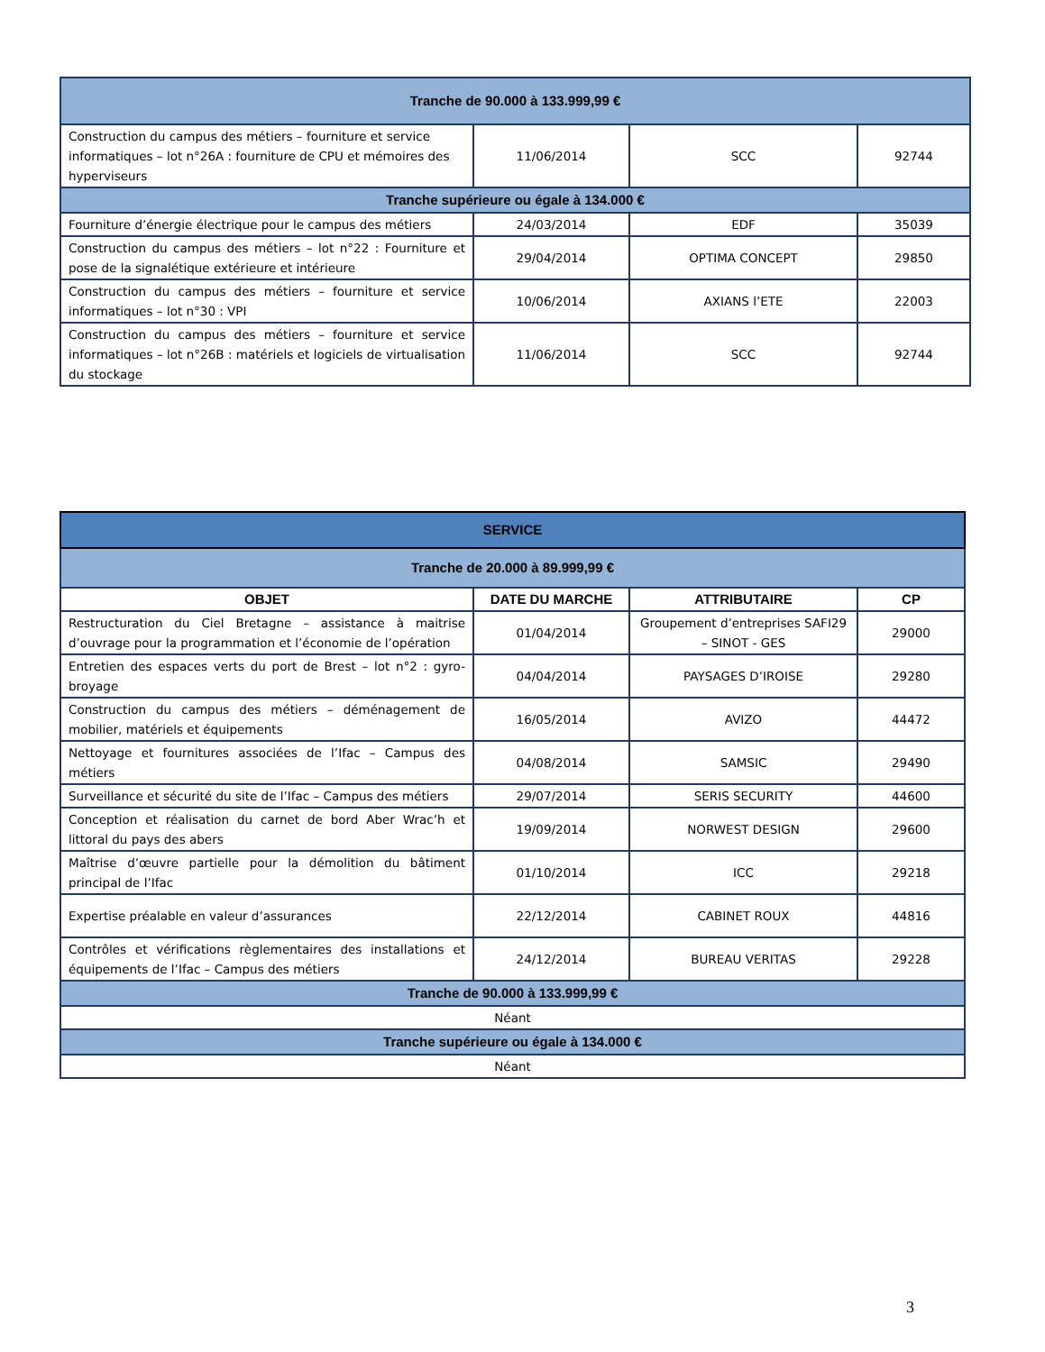| Tranche de 90.000 à 133.999,99 € | | | |
| Construction du campus des métiers – fourniture et service informatiques – lot n°26A : fourniture de CPU et mémoires des hyperviseurs | 11/06/2014 | SCC | 92744 |
| Tranche supérieure ou égale à 134.000 € | | | |
| Fourniture d’énergie électrique pour le campus des métiers | 24/03/2014 | EDF | 35039 |
| Construction du campus des métiers – lot n°22 : Fourniture et pose de la signalétique extérieure et intérieure | 29/04/2014 | OPTIMA CONCEPT | 29850 |
| Construction du campus des métiers – fourniture et service informatiques – lot n°30 : VPI | 10/06/2014 | AXIANS l’ETE | 22003 |
| Construction du campus des métiers – fourniture et service informatiques – lot n°26B : matériels et logiciels de virtualisation du stockage | 11/06/2014 | SCC | 92744 |
| SERVICE | | | |
| Tranche de 20.000 à 89.999,99 € | | | |
| OBJET | DATE DU MARCHE | ATTRIBUTAIRE | CP |
| Restructuration du Ciel Bretagne – assistance à maitrise d’ouvrage pour la programmation et l’économie de l’opération | 01/04/2014 | Groupement d’entreprises SAFI29 – SINOT - GES | 29000 |
| Entretien des espaces verts du port de Brest – lot n°2 : gyro-broyage | 04/04/2014 | PAYSAGES D’IROISE | 29280 |
| Construction du campus des métiers – déménagement de mobilier, matériels et équipements | 16/05/2014 | AVIZO | 44472 |
| Nettoyage et fournitures associées de l’Ifac – Campus des métiers | 04/08/2014 | SAMSIC | 29490 |
| Surveillance et sécurité du site de l’Ifac – Campus des métiers | 29/07/2014 | SERIS SECURITY | 44600 |
| Conception et réalisation du carnet de bord Aber Wrac’h et littoral du pays des abers | 19/09/2014 | NORWEST DESIGN | 29600 |
| Maîtrise d’œuvre partielle pour la démolition du bâtiment principal de l’Ifac | 01/10/2014 | ICC | 29218 |
| Expertise préalable en valeur d’assurances | 22/12/2014 | CABINET ROUX | 44816 |
| Contrôles et vérifications règlementaires des installations et équipements de l’Ifac – Campus des métiers | 24/12/2014 | BUREAU VERITAS | 29228 |
| Tranche de 90.000 à 133.999,99 € | | | |
| Néant | | | |
| Tranche supérieure ou égale à 134.000 € | | | |
| Néant | | | |
3